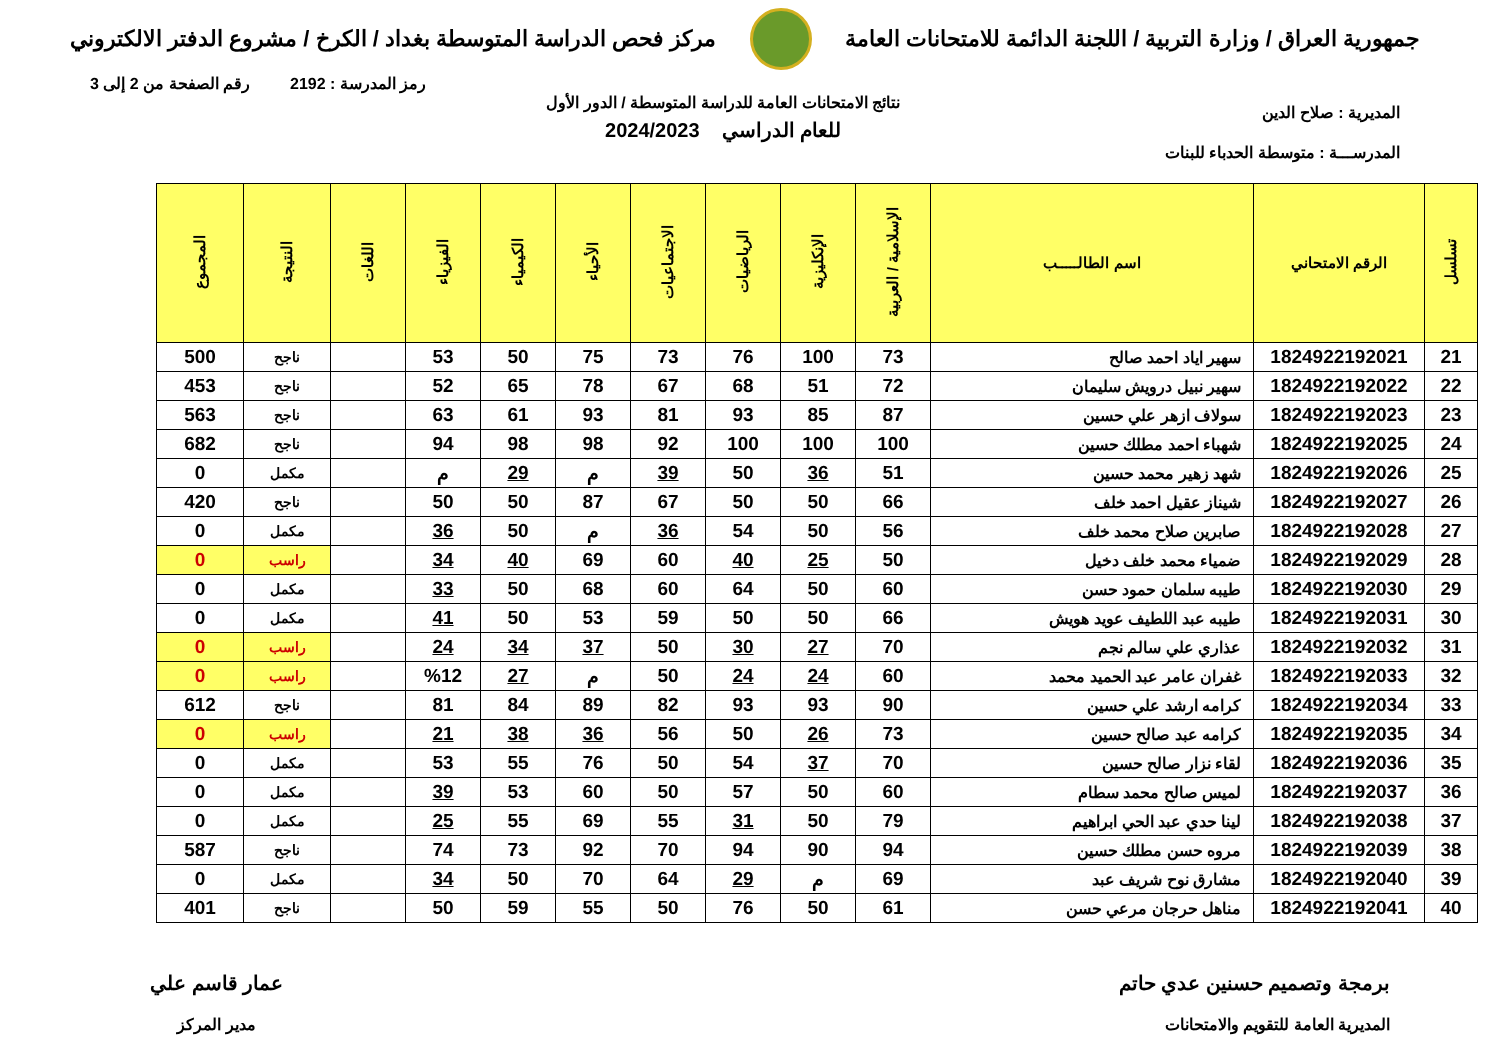جمهورية العراق / وزارة التربية / اللجنة الدائمة للامتحانات العامة
مركز فحص الدراسة المتوسطة بغداد / الكرخ / مشروع الدفتر الالكتروني
رمز المدرسة : 2192 رقم الصفحة من 2 إلى 3
المديرية : صلاح الدين
المدرســـة : متوسطة الحدباء للبنات
نتائج الامتحانات العامة للدراسة المتوسطة / الدور الأول
للعام الدراسي 2024/2023
| تسلسل | الرقم الامتحاني | اسم الطالـــــب | الإسلامية / العربية | الإنكليزية | الرياضيات | الاجتماعيات | الأحياء | الكيمياء | الفيزياء | اللغات | النتيجة | المجموع |
| --- | --- | --- | --- | --- | --- | --- | --- | --- | --- | --- | --- | --- |
| 21 | 1824922192021 | سهير اياد احمد صالح | 73 | 100 | 76 | 73 | 75 | 50 | 53 | | ناجح | 500 |
| 22 | 1824922192022 | سهير نبيل درويش سليمان | 72 | 51 | 68 | 67 | 78 | 65 | 52 | | ناجح | 453 |
| 23 | 1824922192023 | سولاف ازهر علي حسين | 87 | 85 | 93 | 81 | 93 | 61 | 63 | | ناجح | 563 |
| 24 | 1824922192025 | شهباء احمد مطلك حسين | 100 | 100 | 100 | 92 | 98 | 98 | 94 | | ناجح | 682 |
| 25 | 1824922192026 | شهد زهير محمد حسين | 51 | 36 | 50 | 39 | م | 29 | م | | مكمل | 0 |
| 26 | 1824922192027 | شيناز عقيل احمد خلف | 66 | 50 | 50 | 67 | 87 | 50 | 50 | | ناجح | 420 |
| 27 | 1824922192028 | صابرين صلاح محمد خلف | 56 | 50 | 54 | 36 | م | 50 | 36 | | مكمل | 0 |
| 28 | 1824922192029 | ضمياء محمد خلف دخيل | 50 | 25 | 40 | 60 | 69 | 40 | 34 | | راسب | 0 |
| 29 | 1824922192030 | طيبه سلمان حمود حسن | 60 | 50 | 64 | 60 | 68 | 50 | 33 | | مكمل | 0 |
| 30 | 1824922192031 | طيبه عبد اللطيف عويد هويش | 66 | 50 | 50 | 59 | 53 | 50 | 41 | | مكمل | 0 |
| 31 | 1824922192032 | عذاري علي سالم نجم | 70 | 27 | 30 | 50 | 37 | 34 | 24 | | راسب | 0 |
| 32 | 1824922192033 | غفران عامر عبد الحميد محمد | 60 | 24 | 24 | 50 | م | 27 | %12 | | راسب | 0 |
| 33 | 1824922192034 | كرامه ارشد علي حسين | 90 | 93 | 93 | 82 | 89 | 84 | 81 | | ناجح | 612 |
| 34 | 1824922192035 | كرامه عبد صالح حسين | 73 | 26 | 50 | 56 | 36 | 38 | 21 | | راسب | 0 |
| 35 | 1824922192036 | لقاء نزار صالح حسين | 70 | 37 | 54 | 50 | 76 | 55 | 53 | | مكمل | 0 |
| 36 | 1824922192037 | لميس صالح محمد سطام | 60 | 50 | 57 | 50 | 60 | 53 | 39 | | مكمل | 0 |
| 37 | 1824922192038 | لينا حدي عبد الحي ابراهيم | 79 | 50 | 31 | 55 | 69 | 55 | 25 | | مكمل | 0 |
| 38 | 1824922192039 | مروه حسن مطلك حسين | 94 | 90 | 94 | 70 | 92 | 73 | 74 | | ناجح | 587 |
| 39 | 1824922192040 | مشارق نوح شريف عبد | 69 | م | 29 | 64 | 70 | 50 | 34 | | مكمل | 0 |
| 40 | 1824922192041 | مناهل حرجان مرعي حسن | 61 | 50 | 76 | 50 | 55 | 59 | 50 | | ناجح | 401 |
برمجة وتصميم حسنين عدي حاتم
المديرية العامة للتقويم والامتحانات
عمار قاسم علي
مدير المركز